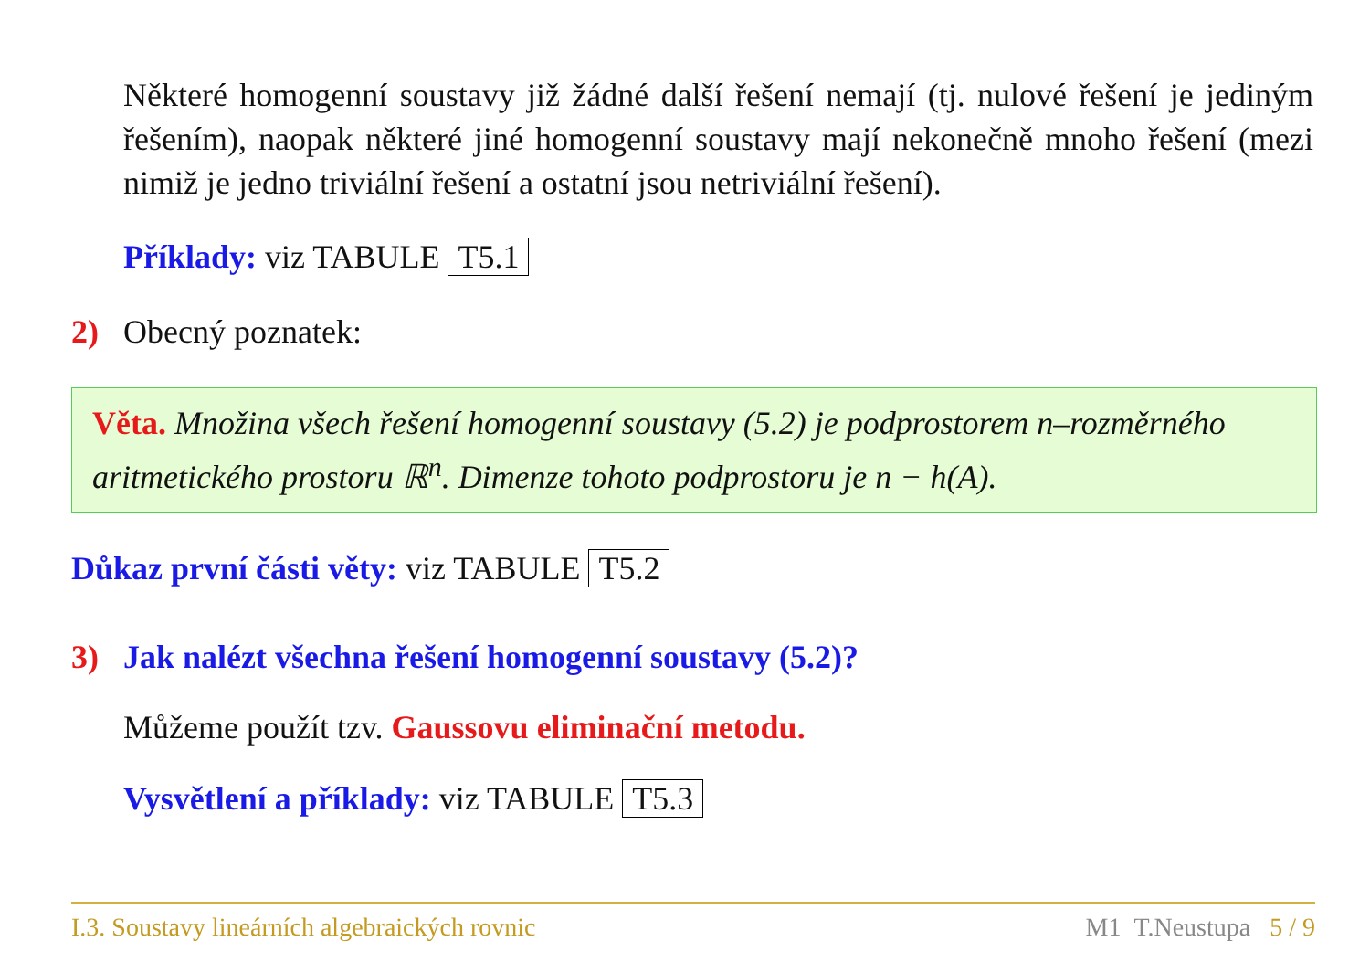Některé homogenní soustavy již žádné další řešení nemají (tj. nulové řešení je jediným řešením), naopak některé jiné homogenní soustavy mají nekonečně mnoho řešení (mezi nimiž je jedno triviální řešení a ostatní jsou netriviální řešení).
Příklady: viz TABULE T5.1
2) Obecný poznatek:
Věta. Množina všech řešení homogenní soustavy (5.2) je podprostorem n–rozměrného aritmetického prostoru ℝ<sup>n</sup>. Dimenze tohoto podprostoru je n − h(A).
Důkaz první části věty: viz TABULE T5.2
3) Jak nalézt všechna řešení homogenní soustavy (5.2)?
Můžeme použít tzv. Gaussovu eliminační metodu.
Vysvětlení a příklady: viz TABULE T5.3
I.3. Soustavy lineárních algebraických rovnic M1 T.Neustupa 5 / 9